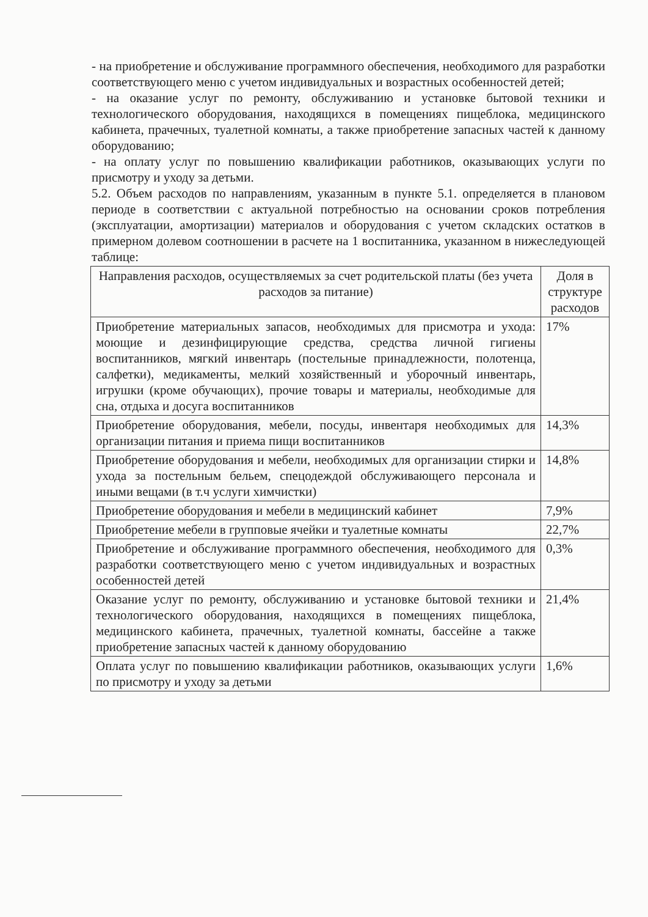- на приобретение и обслуживание программного обеспечения, необходимого для разработки соответствующего меню с учетом индивидуальных и возрастных особенностей детей;
- на оказание услуг по ремонту, обслуживанию и установке бытовой техники и технологического оборудования, находящихся в помещениях пищеблока, медицинского кабинета, прачечных, туалетной комнаты, а также приобретение запасных частей к данному оборудованию;
- на оплату услуг по повышению квалификации работников, оказывающих услуги по присмотру и уходу за детьми.
5.2. Объем расходов по направлениям, указанным в пункте 5.1. определяется в плановом периоде в соответствии с актуальной потребностью на основании сроков потребления (эксплуатации, амортизации) материалов и оборудования с учетом складских остатков в примерном долевом соотношении в расчете на 1 воспитанника, указанном в нижеследующей таблице:
| Направления расходов, осуществляемых за счет родительской платы (без учета расходов за питание) | Доля в структуре расходов |
| --- | --- |
| Приобретение материальных запасов, необходимых для присмотра и ухода: моющие и дезинфицирующие средства, средства личной гигиены воспитанников, мягкий инвентарь (постельные принадлежности, полотенца, салфетки), медикаменты, мелкий хозяйственный и уборочный инвентарь, игрушки (кроме обучающих), прочие товары и материалы, необходимые для сна, отдыха и досуга воспитанников | 17% |
| Приобретение оборудования, мебели, посуды, инвентаря необходимых для организации питания и приема пищи воспитанников | 14,3% |
| Приобретение оборудования и мебели, необходимых для организации стирки и ухода за постельным бельем, спецодеждой обслуживающего персонала и иными вещами (в т.ч услуги химчистки) | 14,8% |
| Приобретение оборудования и мебели в медицинский кабинет | 7,9% |
| Приобретение мебели в групповые ячейки и туалетные комнаты | 22,7% |
| Приобретение и обслуживание программного обеспечения, необходимого для разработки соответствующего меню с учетом индивидуальных и возрастных особенностей детей | 0,3% |
| Оказание услуг по ремонту, обслуживанию и установке бытовой техники и технологического оборудования, находящихся в помещениях пищеблока, медицинского кабинета, прачечных, туалетной комнаты, бассейне а также приобретение запасных частей к данному оборудованию | 21,4% |
| Оплата услуг по повышению квалификации работников, оказывающих услуги по присмотру и уходу за детьми | 1,6% |